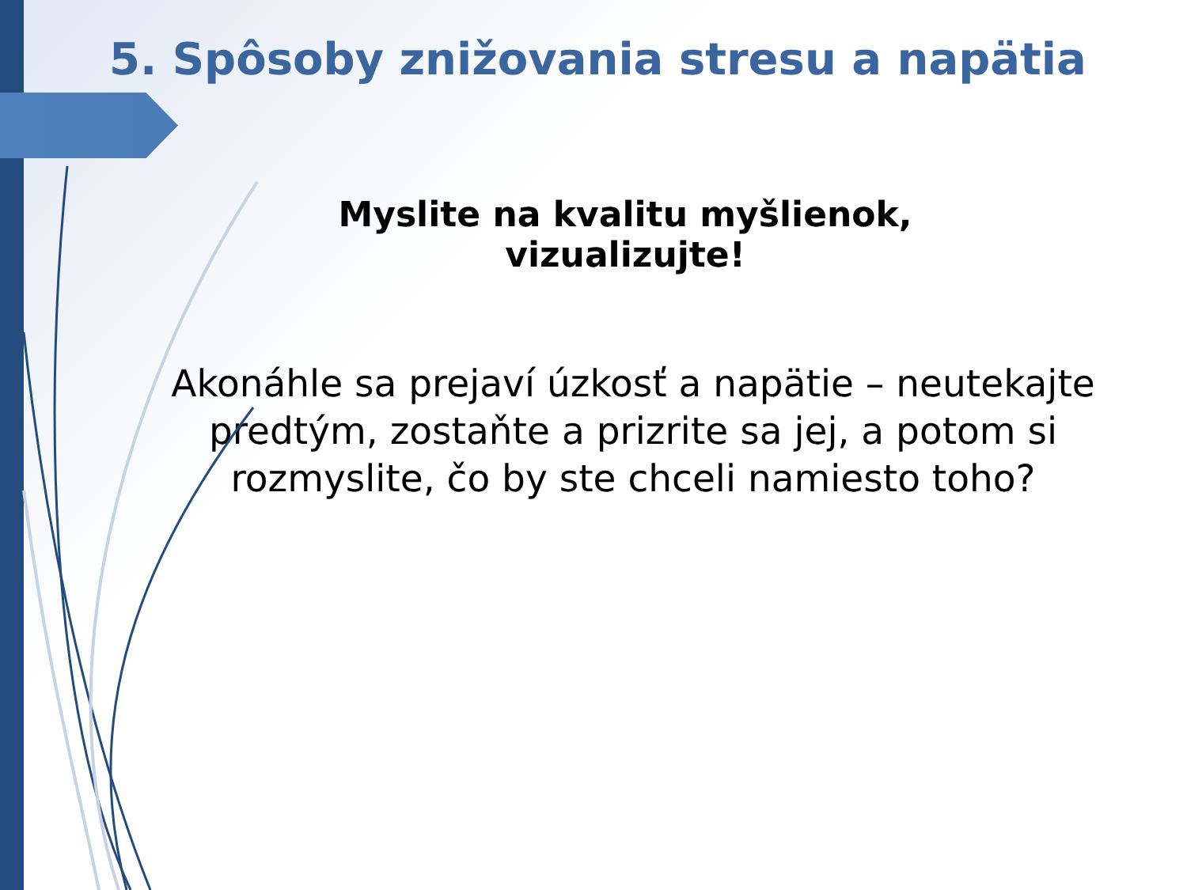5. Spôsoby znižovania stresu a napätia
Myslite na kvalitu myšlienok, vizualizujte!
Akonáhle sa prejaví úzkosť a napätie – neutekajte predtým, zostaňte a prizrite sa jej, a potom si rozmyslite, čo by ste chceli namiesto toho?